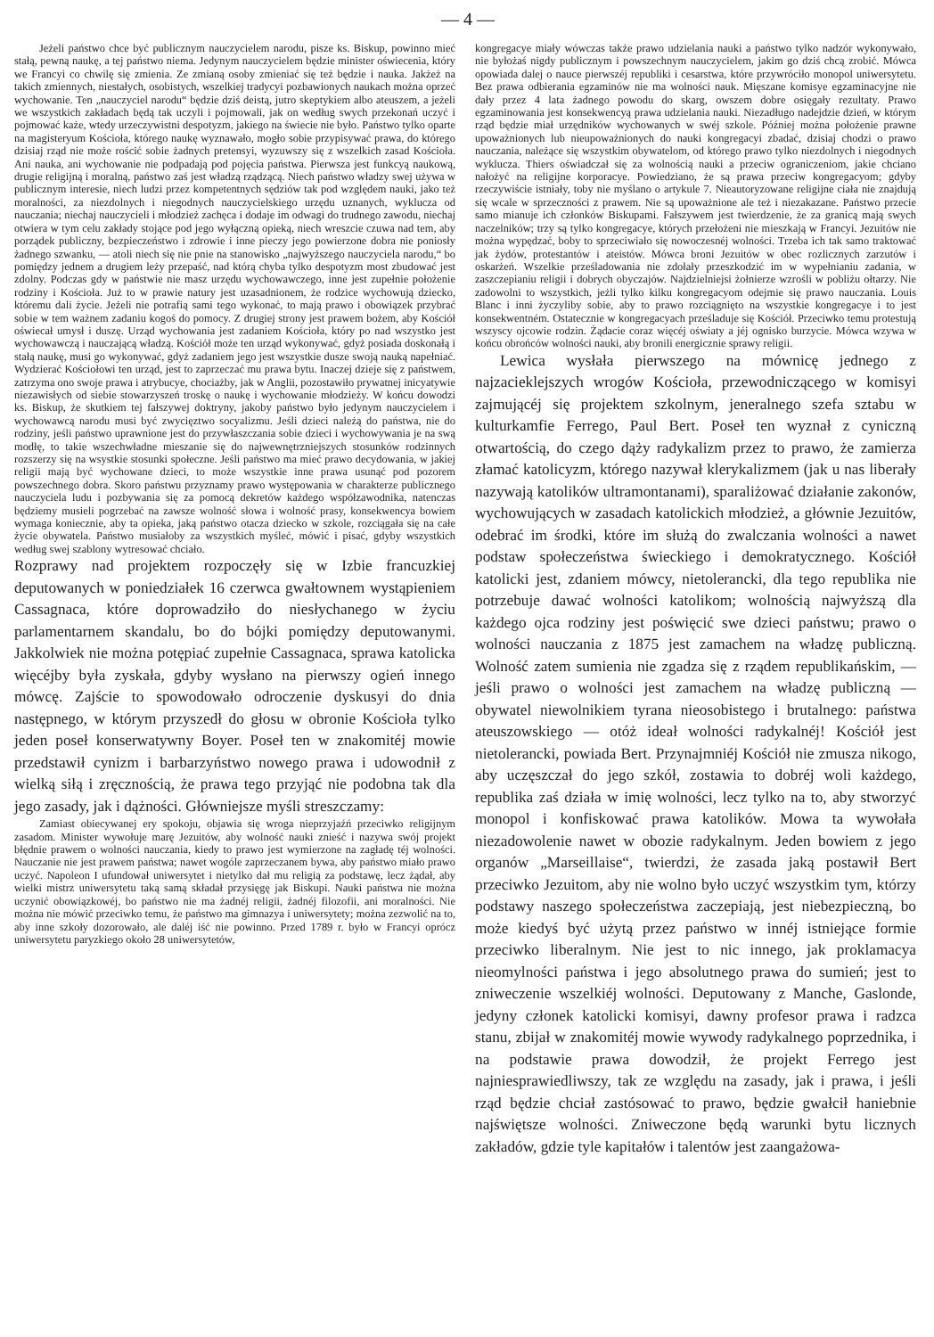— 4 —
Jeżeli państwo chce być publicznym nauczycielem narodu, pisze ks. Biskup, powinno mieć stałą, pewną naukę, a tej państwo niema. Jedynym nauczycielem będzie minister oświecenia, który we Francyi co chwilę się zmienia. Ze zmianą osoby zmieniać się też będzie i nauka. Jakżeż na takich zmiennych, niestałych, osobistych, wszelkiej tradycyi pozbawionych naukach można oprzeć wychowanie. Ten „nauczyciel narodu“ będzie dziś deistą, jutro skeptykiem albo ateuszem, a jeżeli we wszystkich zakładach będą tak uczyli i pojmowali, jak on według swych przekonań uczyć i pojmować każe, wtedy urzeczywistni despotyzm, jakiego na świecie nie było. Państwo tylko oparte na magisteryum Kościoła, którego naukę wyznawało, mogło sobie przypisywać prawa, do którego dzisiaj rząd nie może rościć sobie żadnych pretensyi, wyzuwszy się z wszelkich zasad Kościoła. Ani nauka, ani wychowanie nie podpadają pod pojęcia państwa. Pierwsza jest funkcyą naukową, drugie religijną i moralną, państwo zaś jest władzą rządzącą. Niech państwo władzy swej używa w publicznym interesie, niech ludzi przez kompetentnych sędziów tak pod względem nauki, jako też moralności, za niezdolnych i niegodnych nauczycielskiego urzędu uznanych, wyklucza od nauczania; niechaj nauczycieli i młodzież zachęca i dodaje im odwagi do trudnego zawodu, niechaj otwiera w tym celu zakłady stojące pod jego wyłączną opieką, niech wreszcie czuwa nad tem, aby porządek publiczny, bezpieczeństwo i zdrowie i inne pieczy jego powierzone dobra nie poniosły żadnego szwanku, — atoli niech się nie pnie na stanowisko „najwyższego nauczyciela narodu,“ bo pomiędzy jednem a drugiem leży przepaść, nad którą chyba tylko despotyzm most zbudować jest zdolny. Podczas gdy w państwie nie masz urzędu wychowawczego, inne jest zupełnie położenie rodziny i Kościoła. Już to w prawie natury jest uzasadnionem, że rodzice wychowują dziecko, któremu dali życie. Jeżeli nie potrafią sami tego wykonać, to mają prawo i obowiązek przybrać sobie w tem ważnem zadaniu kogoś do pomocy. Z drugiej strony jest prawem bożem, aby Kościół oświecał umysł i duszę. Urząd wychowania jest zadaniem Kościoła, który po nad wszystko jest wychowawczą i nauczającą władzą. Kościół może ten urząd wykonywać, gdyż posiada doskonałą i stałą naukę, musi go wykonywać, gdyż zadaniem jego jest wszystkie dusze swoją nauką napełniać. Wydzierać Kościołowi ten urząd, jest to zaprzeczać mu prawa bytu. Inaczej dzieje się z państwem, zatrzyma ono swoje prawa i atrybucye, chociażby, jak w Anglii, pozostawiło prywatnej inicyatywie niezawisłych od siebie stowarzyszeń troskę o naukę i wychowanie młodzieży. W końcu dowodzi ks. Biskup, że skutkiem tej fałszywej doktryny, jakoby państwo było jedynym nauczycielem i wychowawcą narodu musi być zwycięztwo socyalizmu. Jeśli dzieci należą do państwa, nie do rodziny, jeśli państwo uprawnione jest do przywłaszczania sobie dzieci i wychowywania je na swą modłę, to takie wszechwładne mieszanie się do najwewnętrzniejszych stosunków rodzinnych rozszerzy się na wsystkie stosunki społeczne. Jeśli państwo ma mieć prawo decydowania, w jakiej religii mają być wychowane dzieci, to może wszystkie inne prawa usunąć pod pozorem powszechnego dobra. Skoro państwu przyznamy prawo występowania w charakterze publicznego nauczyciela ludu i pozbywania się za pomocą dekretów każdego współzawodnika, natenczas będziemy musieli pogrzebać na zawsze wolność słowa i wolność prasy, konsekwencya bowiem wymaga koniecznie, aby ta opieka, jaką państwo otacza dziecko w szkole, rozciągała się na całe życie obywatela. Państwo musiałoby za wszystkich myśleć, mówić i pisać, gdyby wszystkich według swej szablony wytresować chciało.
Rozprawy nad projektem rozpoczęły się w Izbie francuzkiej deputowanych w poniedziałek 16 czerwca gwałtownem wystąpieniem Cassagnaca, które doprowadziło do niesłychanego w życiu parlamentarnem skandalu, bo do bójki pomiędzy deputowanymi. Jakkolwiek nie można potępiać zupełnie Cassagnaca, sprawa katolicka więcéjby była zyskała, gdyby wysłano na pierwszy ogień innego mówcę. Zajście to spowodowało odroczenie dyskusyi do dnia następnego, w którym przyszedł do głosu w obronie Kościoła tylko jeden poseł konserwatywny Boyer. Poseł ten w znakomitéj mowie przedstawił cynizm i barbarzyństwo nowego prawa i udowodnił z wielką siłą i zręcznością, że prawa tego przyjąć nie podobna tak dla jego zasady, jak i dążności. Główniejsze myśli streszczamy:
Zamiast obiecywanej ery spokoju, objawia się wroga nieprzyjaźń przeciwko religijnym zasadom. Minister wywołuje marę Jezuitów, aby wolność nauki znieść i nazywa swój projekt błędnie prawem o wolności nauczania, kiedy to prawo jest wymierzone na zagładę téj wolności. Nauczanie nie jest prawem państwa; nawet wogóle zaprzeczanem bywa, aby państwo miało prawo uczyć. Napoleon I ufundował uniwersytet i nietylko dał mu religią za podstawę, lecz żądał, aby wielki mistrz uniwersytetu taką samą składał przysięgę jak Biskupi. Nauki państwa nie można uczynić obowiązkowéj, bo państwo nie ma żadnéj religii, żadnéj filozofii, ani moralności. Nie można nie mówić przeciwko temu, że państwo ma gimnazya i uniwersytety; można zezwolić na to, aby inne szkoły dozorowało, ale daléj iść nie powinno. Przed 1789 r. było w Francyi oprócz uniwersytetu paryzkiego około 28 uniwersytetów,
kongregacye miały wówczas także prawo udzielania nauki a państwo tylko nadzór wykonywało, nie byłożaś nigdy publicznym i powszechnym nauczycielem, jakim go dziś chcą zrobić. Mówca opowiada dalej o nauce pierwszéj republiki i cesarstwa, które przywróciło monopol uniwersytetu. Bez prawa odbierania egzaminów nie ma wolności nauk. Mięszane komisye egzaminacyjne nie dały przez 4 lata żadnego powodu do skarg, owszem dobre osięgały rezultaty. Prawo egzaminowania jest konsekwencyą prawa udzielania nauki. Niezadługo nadejdzie dzień, w którym rząd będzie miał urzędników wychowanych w swéj szkole. Później można położenie prawne upoważnionych lub nieupoważnionych do nauki kongregacyi zbadać, dzisiaj chodzi o prawo nauczania, należące się wszystkim obywatelom, od którego prawo tylko niezdolnych i niegodnych wyklucza. Thiers oświadczał się za wolnością nauki a przeciw ograniczeniom, jakie chciano nałożyć na religijne korporacye. Powiedziano, że są prawa przeciw kongregacyom; gdyby rzeczywiście istniały, toby nie myślano o artykule 7. Nieautoryzowane religijne ciała nie znajdują się wcale w sprzeczności z prawem. Nie są upoważnione ale też i niezakazane. Państwo przecie samo mianuje ich członków Biskupami. Fałszywem jest twierdzenie, że za granicą mają swych naczelników; trzy są tylko kongregacye, których przełożeni nie mieszkają w Francyi. Jezuitów nie można wypędzać, boby to sprzeciwiało się nowoczesnéj wolności. Trzeba ich tak samo traktować jak żydów, protestantów i ateistów. Mówca broni Jezuitów w obec rozlicznych zarzutów i oskarżeń. Wszelkie prześladowania nie zdołały przeszkodzić im w wypełnianiu zadania, w zaszczepianiu religii i dobrych obyczajów. Najdzielniejsi żołnierze wzrośli w pobliżu ołtarzy. Nie zadowolni to wszystkich, jeżli tylko kilku kongregacyom odejmie się prawo nauczania. Louis Blanc i inni życzyliby sobie, aby to prawo rozciągnięto na wszystkie kongregacye i to jest konsekwentném. Ostatecznie w kongregacyach prześladuje się Kościół. Przeciwko temu protestują wszyscy ojcowie rodzin. Żądacie coraz więcéj oświaty a jéj ognisko burzycie. Mówca wzywa w końcu obrońców wolności nauki, aby bronili energicznie sprawy religii.
Lewica wysłała pierwszego na mównicę jednego z najzacieklejszych wrogów Kościoła, przewodniczącego w komisyi zajmującéj się projektem szkolnym, jeneralnego szefa sztabu w kulturkamfie Ferrego, Paul Bert. Poseł ten wyznał z cyniczną otwartością, do czego dąży radykalizm przez to prawo, że zamierza złamać katolicyzm, którego nazywał klerykalizmem (jak u nas liberały nazywają katolików ultramontanami), sparaliżować działanie zakonów, wychowujących w zasadach katolickich młodzież, a głównie Jezuitów, odebrać im środki, które im służą do zwalczania wolności a nawet podstaw społeczeństwa świeckiego i demokratycznego. Kościół katolicki jest, zdaniem mówcy, nietolerancki, dla tego republika nie potrzebuje dawać wolności katolikom; wolnością najwyższą dla każdego ojca rodziny jest poświęcić swe dzieci państwu; prawo o wolności nauczania z 1875 jest zamachem na władzę publiczną. Wolność zatem sumienia nie zgadza się z rządem republikańskim, — jeśli prawo o wolności jest zamachem na władzę publiczną — obywatel niewolnikiem tyrana nieosobistego i brutalnego: państwa ateuszowskiego — otóż ideał wolności radykalnéj! Kościół jest nietolerancki, powiada Bert. Przynajmniéj Kościół nie zmusza nikogo, aby uczęszczał do jego szkół, zostawia to dobréj woli każdego, republika zaś działa w imię wolności, lecz tylko na to, aby stworzyć monopol i konfiskować prawa katolików. Mowa ta wywołała niezadowolenie nawet w obozie radykalnym. Jeden bowiem z jego organów „Marseillaise“, twierdzi, że zasada jaką postawił Bert przeciwko Jezuitom, aby nie wolno było uczyć wszystkim tym, którzy podstawy naszego społeczeństwa zaczepiają, jest niebezpieczną, bo może kiedyś być użytą przez państwo w innéj istniejące formie przeciwko liberalnym. Nie jest to nic innego, jak proklamacya nieomylności państwa i jego absolutnego prawa do sumień; jest to zniweczenie wszelkiéj wolności. Deputowany z Manche, Gaslonde, jedyny członek katolicki komisyi, dawny profesor prawa i radzca stanu, zbijał w znakomitéj mowie wywody radykalnego poprzednika, i na podstawie prawa dowodził, że projekt Ferrego jest najniesprawiedliwszy, tak ze względu na zasady, jak i prawa, i jeśli rząd będzie chciał zastósować to prawo, będzie gwałcił haniebnie najświętsze wolności. Zniweczone będą warunki bytu licznych zakładów, gdzie tyle kapitałów i talentów jest zaangażowa-